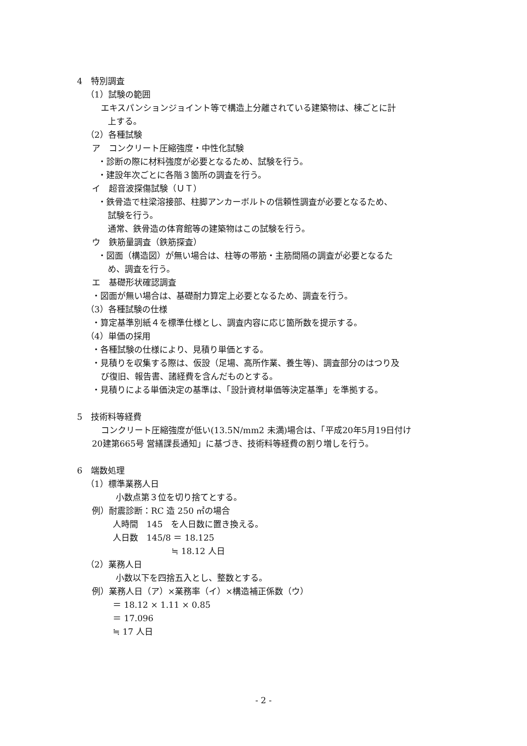4　特別調査
（1）試験の範囲
エキスパンションジョイント等で構造上分離されている建築物は、棟ごとに計
上する。
（2）各種試験
ア　コンクリート圧縮強度・中性化試験
・診断の際に材料強度が必要となるため、試験を行う。
・建設年次ごとに各階３箇所の調査を行う。
イ　超音波探傷試験（ＵＴ）
・鉄骨造で柱梁溶接部、柱脚アンカーボルトの信頼性調査が必要となるため、
試験を行う。
通常、鉄骨造の体育館等の建築物はこの試験を行う。
ウ　鉄筋量調査（鉄筋探査）
・図面（構造図）が無い場合は、柱等の帯筋・主筋間隔の調査が必要となるた
め、調査を行う。
エ　基礎形状確認調査
・図面が無い場合は、基礎耐力算定上必要となるため、調査を行う。
（3）各種試験の仕様
・算定基準別紙４を標準仕様とし、調査内容に応じ箇所数を提示する。
（4）単価の採用
・各種試験の仕様により、見積り単価とする。
・見積りを収集する際は、仮設（足場、高所作業、養生等)、調査部分のはつり及
び復旧、報告書、諸経費を含んだものとする。
・見積りによる単価決定の基準は、「設計資材単価等決定基準」を準拠する。
5　技術料等経費
コンクリート圧縮強度が低い(13.5N/mm2 未満)場合は、「平成20年5月19日付け
20建第665号 営繕課長通知」に基づき、技術料等経費の割り増しを行う。
6　端数処理
（1）標準業務人日
小数点第３位を切り捨てとする。
例）耐震診断：RC 造 250 ㎡の場合
人時間　145　を人日数に置き換える。
人日数　145/8 ＝ 18.125
≒ 18.12 人日
（2）業務人日
小数以下を四捨五入とし、整数とする。
例）業務人日（ア）×業務率（イ）×構造補正係数（ウ）
＝ 18.12 × 1.11 × 0.85
＝ 17.096
≒ 17 人日
- 2 -